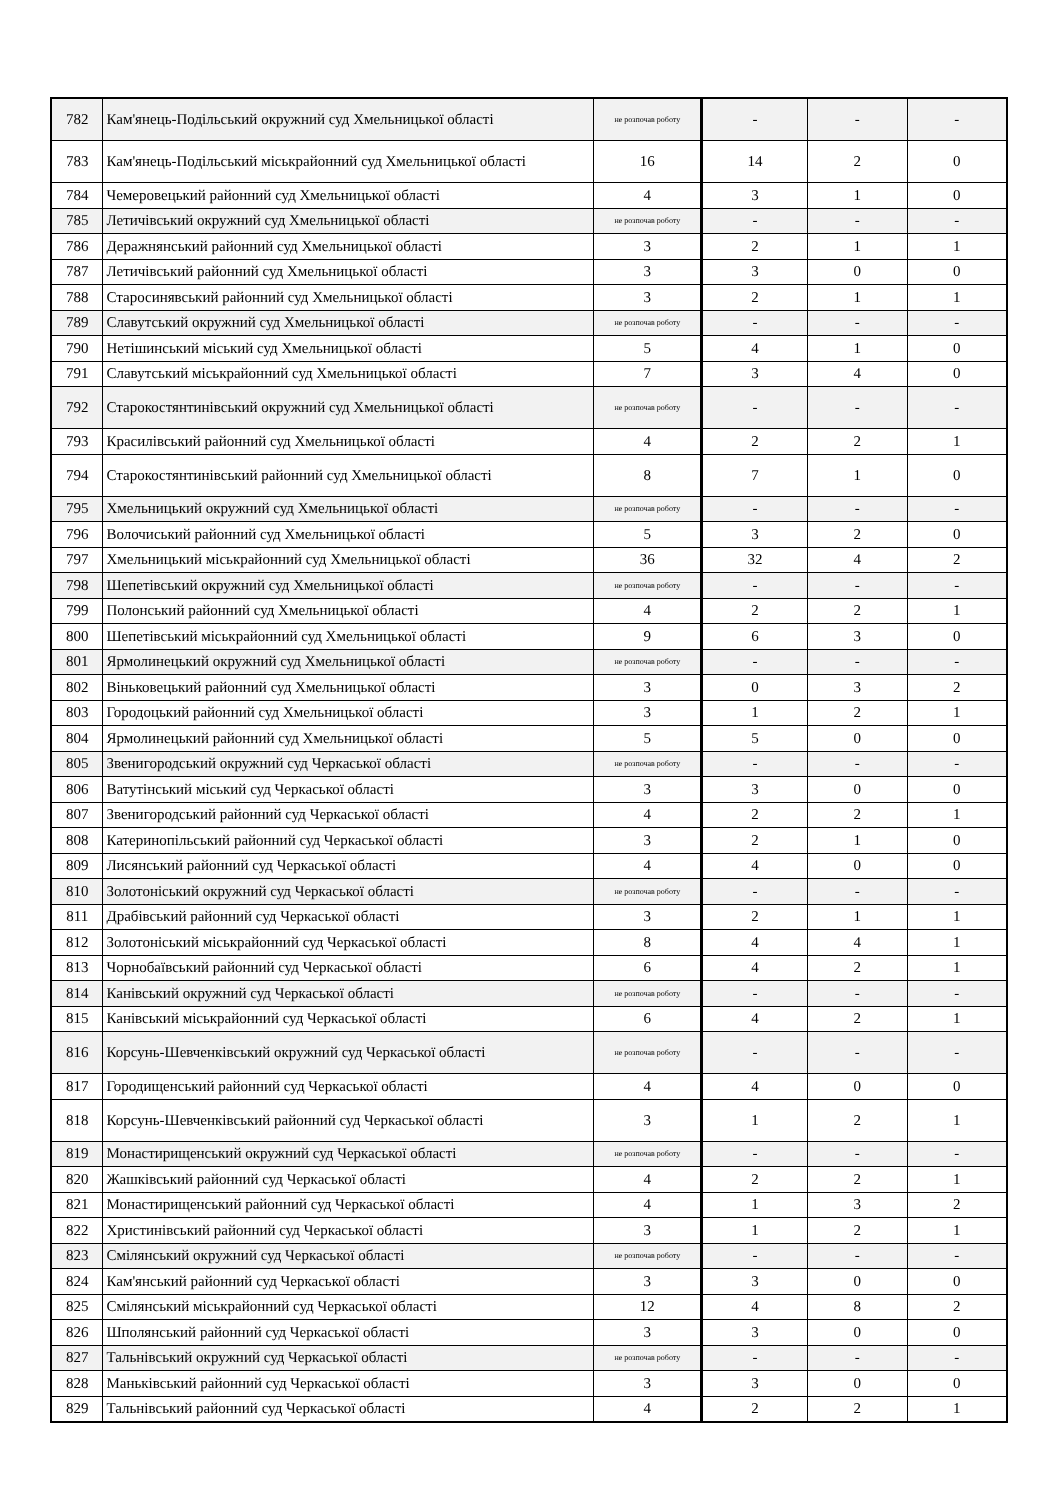| 782 | Кам'янець-Подільський окружний суд Хмельницької області | не розпочав роботу | - | - | - |
| 783 | Кам'янець-Подільський міськрайонний суд Хмельницької області | 16 | 14 | 2 | 0 |
| 784 | Чемеровецький районний суд Хмельницької області | 4 | 3 | 1 | 0 |
| 785 | Летичівський окружний суд Хмельницької області | не розпочав роботу | - | - | - |
| 786 | Деражнянський районний суд Хмельницької області | 3 | 2 | 1 | 1 |
| 787 | Летичівський районний суд Хмельницької області | 3 | 3 | 0 | 0 |
| 788 | Старосинявський районний суд Хмельницької області | 3 | 2 | 1 | 1 |
| 789 | Славутський окружний суд Хмельницької області | не розпочав роботу | - | - | - |
| 790 | Нетішинський міський суд Хмельницької області | 5 | 4 | 1 | 0 |
| 791 | Славутський міськрайонний суд Хмельницької області | 7 | 3 | 4 | 0 |
| 792 | Старокостянтинівський окружний суд Хмельницької області | не розпочав роботу | - | - | - |
| 793 | Красилівський районний суд Хмельницької області | 4 | 2 | 2 | 1 |
| 794 | Старокостянтинівський районний суд Хмельницької області | 8 | 7 | 1 | 0 |
| 795 | Хмельницький окружний суд Хмельницької області | не розпочав роботу | - | - | - |
| 796 | Волочиський районний суд Хмельницької області | 5 | 3 | 2 | 0 |
| 797 | Хмельницький міськрайонний суд Хмельницької області | 36 | 32 | 4 | 2 |
| 798 | Шепетівський окружний суд Хмельницької області | не розпочав роботу | - | - | - |
| 799 | Полонський районний суд Хмельницької області | 4 | 2 | 2 | 1 |
| 800 | Шепетівський міськрайонний суд Хмельницької області | 9 | 6 | 3 | 0 |
| 801 | Ярмолинецький окружний суд Хмельницької області | не розпочав роботу | - | - | - |
| 802 | Віньковецький районний суд Хмельницької області | 3 | 0 | 3 | 2 |
| 803 | Городоцький районний суд Хмельницької області | 3 | 1 | 2 | 1 |
| 804 | Ярмолинецький районний суд Хмельницької області | 5 | 5 | 0 | 0 |
| 805 | Звенигородський окружний суд Черкаської області | не розпочав роботу | - | - | - |
| 806 | Ватутінський міський суд Черкаської області | 3 | 3 | 0 | 0 |
| 807 | Звенигородський районний суд Черкаської області | 4 | 2 | 2 | 1 |
| 808 | Катеринопільський районний суд Черкаської області | 3 | 2 | 1 | 0 |
| 809 | Лисянський районний суд Черкаської області | 4 | 4 | 0 | 0 |
| 810 | Золотоніський окружний суд Черкаської області | не розпочав роботу | - | - | - |
| 811 | Драбівський районний суд Черкаської області | 3 | 2 | 1 | 1 |
| 812 | Золотоніський міськрайонний суд Черкаської області | 8 | 4 | 4 | 1 |
| 813 | Чорнобаївський районний суд Черкаської області | 6 | 4 | 2 | 1 |
| 814 | Канівський окружний суд Черкаської області | не розпочав роботу | - | - | - |
| 815 | Канівський міськрайонний суд Черкаської області | 6 | 4 | 2 | 1 |
| 816 | Корсунь-Шевченківський окружний суд Черкаської області | не розпочав роботу | - | - | - |
| 817 | Городищенський районний суд Черкаської області | 4 | 4 | 0 | 0 |
| 818 | Корсунь-Шевченківський районний суд Черкаської області | 3 | 1 | 2 | 1 |
| 819 | Монастирищенський окружний суд Черкаської області | не розпочав роботу | - | - | - |
| 820 | Жашківський районний суд Черкаської області | 4 | 2 | 2 | 1 |
| 821 | Монастирищенський районний суд Черкаської області | 4 | 1 | 3 | 2 |
| 822 | Христинівський районний суд Черкаської області | 3 | 1 | 2 | 1 |
| 823 | Смілянський окружний суд Черкаської області | не розпочав роботу | - | - | - |
| 824 | Кам'янський районний суд Черкаської області | 3 | 3 | 0 | 0 |
| 825 | Смілянський міськрайонний суд Черкаської області | 12 | 4 | 8 | 2 |
| 826 | Шполянський районний суд Черкаської області | 3 | 3 | 0 | 0 |
| 827 | Тальнівський окружний суд Черкаської області | не розпочав роботу | - | - | - |
| 828 | Маньківський районний суд Черкаської області | 3 | 3 | 0 | 0 |
| 829 | Тальнівський районний суд Черкаської області | 4 | 2 | 2 | 1 |